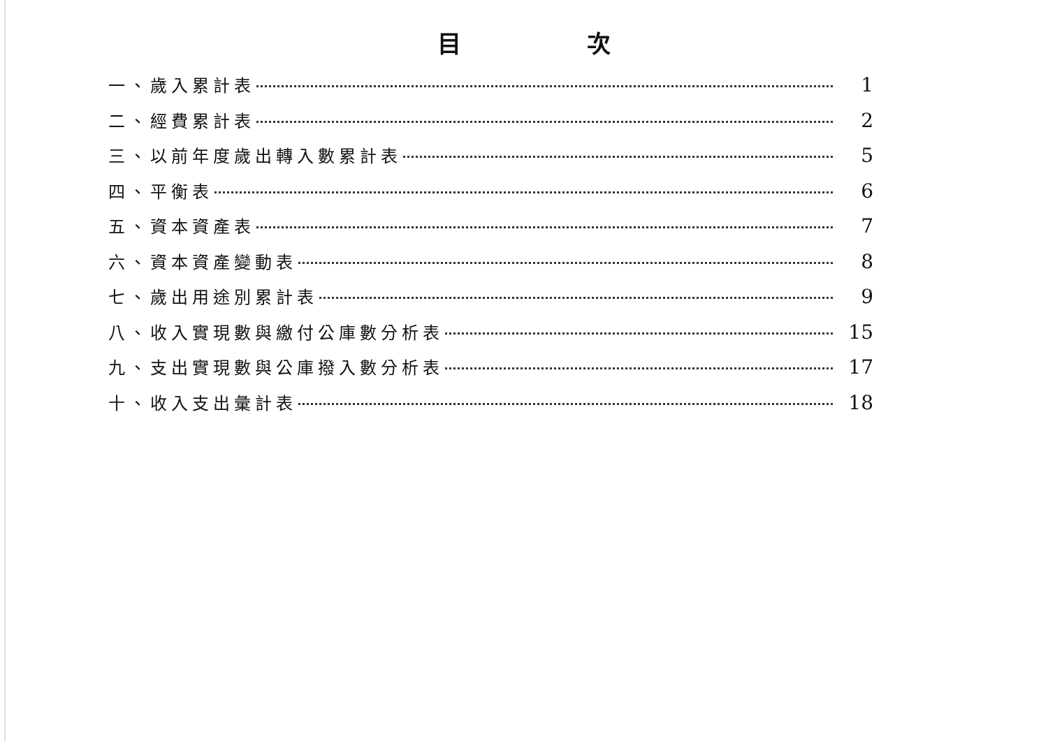目次
一、歲入累計表 1
二、經費累計表 2
三、以前年度歲出轉入數累計表 5
四、平衡表 6
五、資本資產表 7
六、資本資產變動表 8
七、歲出用途別累計表 9
八、收入實現數與繳付公庫數分析表 15
九、支出實現數與公庫撥入數分析表 17
十、收入支出彙計表 18